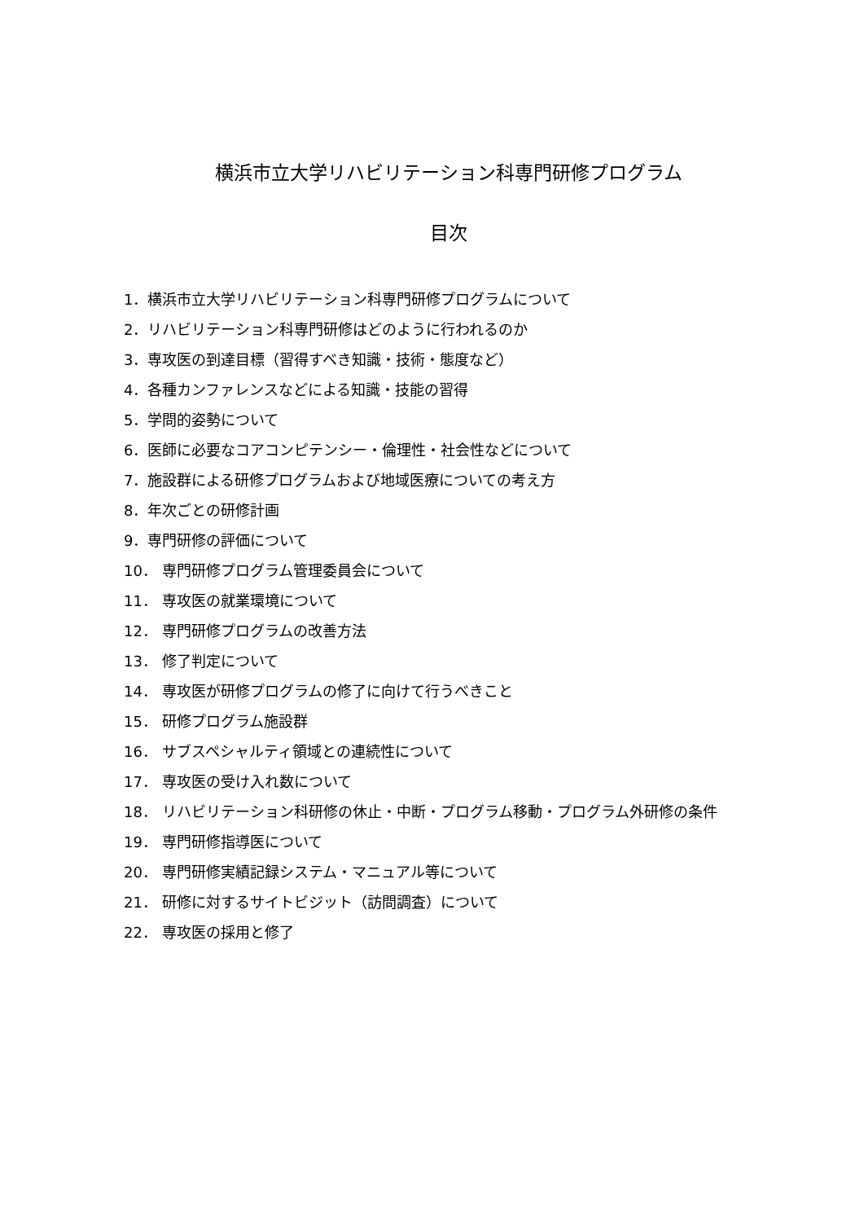横浜市立大学リハビリテーション科専門研修プログラム
目次
1．横浜市立大学リハビリテーション科専門研修プログラムについて
2．リハビリテーション科専門研修はどのように行われるのか
3．専攻医の到達目標（習得すべき知識・技術・態度など）
4．各種カンファレンスなどによる知識・技能の習得
5．学問的姿勢について
6．医師に必要なコアコンピテンシー・倫理性・社会性などについて
7．施設群による研修プログラムおよび地域医療についての考え方
8．年次ごとの研修計画
9．専門研修の評価について
10． 専門研修プログラム管理委員会について
11． 専攻医の就業環境について
12． 専門研修プログラムの改善方法
13． 修了判定について
14． 専攻医が研修プログラムの修了に向けて行うべきこと
15． 研修プログラム施設群
16． サブスペシャルティ領域との連続性について
17． 専攻医の受け入れ数について
18． リハビリテーション科研修の休止・中断・プログラム移動・プログラム外研修の条件
19． 専門研修指導医について
20． 専門研修実績記録システム・マニュアル等について
21． 研修に対するサイトビジット（訪問調査）について
22． 専攻医の採用と修了